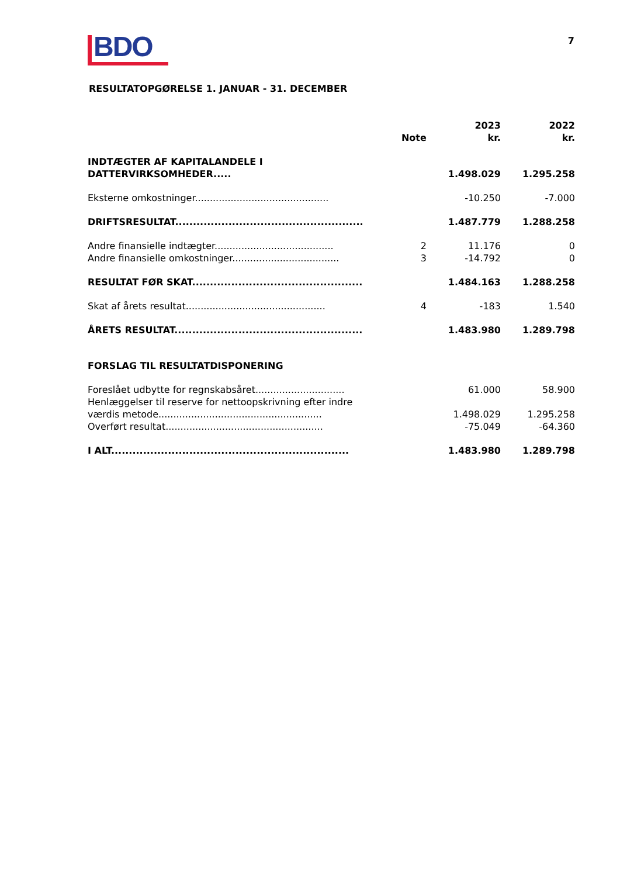BDO 7
RESULTATOPGØRELSE 1. JANUAR - 31. DECEMBER
| | Note | 2023 kr. | 2022 kr. |
| --- | --- | --- | --- |
| INDTÆGTER AF KAPITALANDELE I DATTERVIRKSOMHEDER..... | | 1.498.029 | 1.295.258 |
| Eksterne omkostninger............................................. | | -10.250 | -7.000 |
| DRIFTSRESULTAT..................................................... | | 1.487.779 | 1.288.258 |
| Andre finansielle indtægter........................................ | 2 | 11.176 | 0 |
| Andre finansielle omkostninger.................................... | 3 | -14.792 | 0 |
| RESULTAT FØR SKAT................................................ | | 1.484.163 | 1.288.258 |
| Skat af årets resultat............................................... | 4 | -183 | 1.540 |
| ÅRETS RESULTAT..................................................... | | 1.483.980 | 1.289.798 |
| FORSLAG TIL RESULTATDISPONERING | | | |
| Foreslået udbytte for regnskabsåret.............................. | | 61.000 | 58.900 |
| Henlæggelser til reserve for nettoopskrivning efter indre værdis metode....................................................... | | 1.498.029 | 1.295.258 |
| Overført resultat..................................................... | | -75.049 | -64.360 |
| I ALT................................................................... | | 1.483.980 | 1.289.798 |